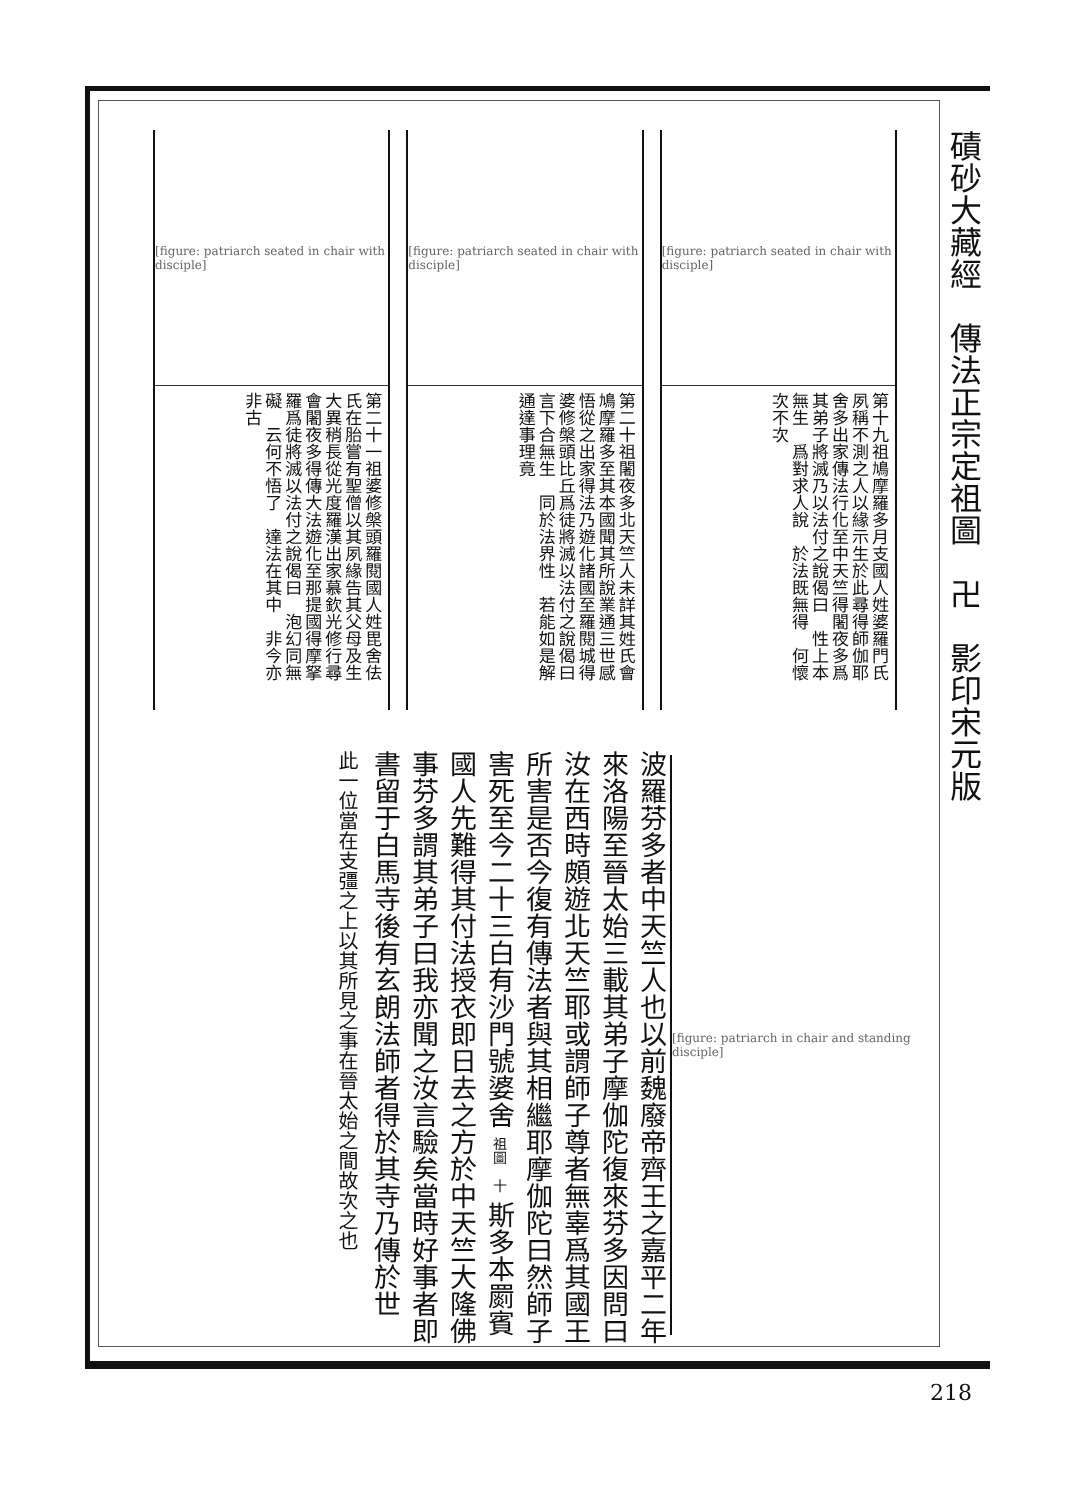磧砂大藏經　傳法正宗定祖圖　卍　影印宋元版
[figure: patriarch seated in chair with disciple]
第十九祖鳩摩羅多月支國人姓婆羅門氏夙稱不測之人以緣示生於此尋得師伽耶舍多出家傳法行化至中天竺得闍夜多爲其弟子將滅乃以法付之說偈曰　性上本無生　爲對求人說　於法既無得　何懷次不次
[figure: patriarch seated in chair with disciple]
第二十祖闍夜多北天竺人未詳其姓氏會鳩摩羅多至其本國聞其所說業通三世感悟從之出家得法乃遊化諸國至羅閱城得婆修槃頭比丘爲徒將滅以法付之說偈曰　言下合無生　同於法界性　若能如是解　通達事理竟
[figure: patriarch seated in chair with disciple]
第二十一祖婆修槃頭羅閱國人姓毘舍佉氏在胎嘗有聖僧以其夙緣告其父母及生大異稍長從光度羅漢出家慕欽光修行尋會闍夜多得傳大法遊化至那提國得摩拏羅爲徒將滅以法付之說偈曰　泡幻同無礙　云何不悟了　達法在其中　非今亦非古
[figure: patriarch in chair and standing disciple]
波羅芬多者中天竺人也以前魏廢帝齊王之嘉平二年來洛陽至晉太始三載其弟子摩伽陀復來芬多因問曰汝在西時頗遊北天竺耶或謂師子尊者無辜爲其國王所害是否今復有傳法者與其相繼耶摩伽陀曰然師子害死至今二十三白有沙門號婆舍 祖圖　十 斯多本罽賓國人先難得其付法授衣即日去之方於中天竺大隆佛事芬多謂其弟子曰我亦聞之汝言驗矣當時好事者即書留于白馬寺後有玄朗法師者得於其寺乃傳於世　此一位當在支彊之上以其所見之事在晉太始之間故次之也
218